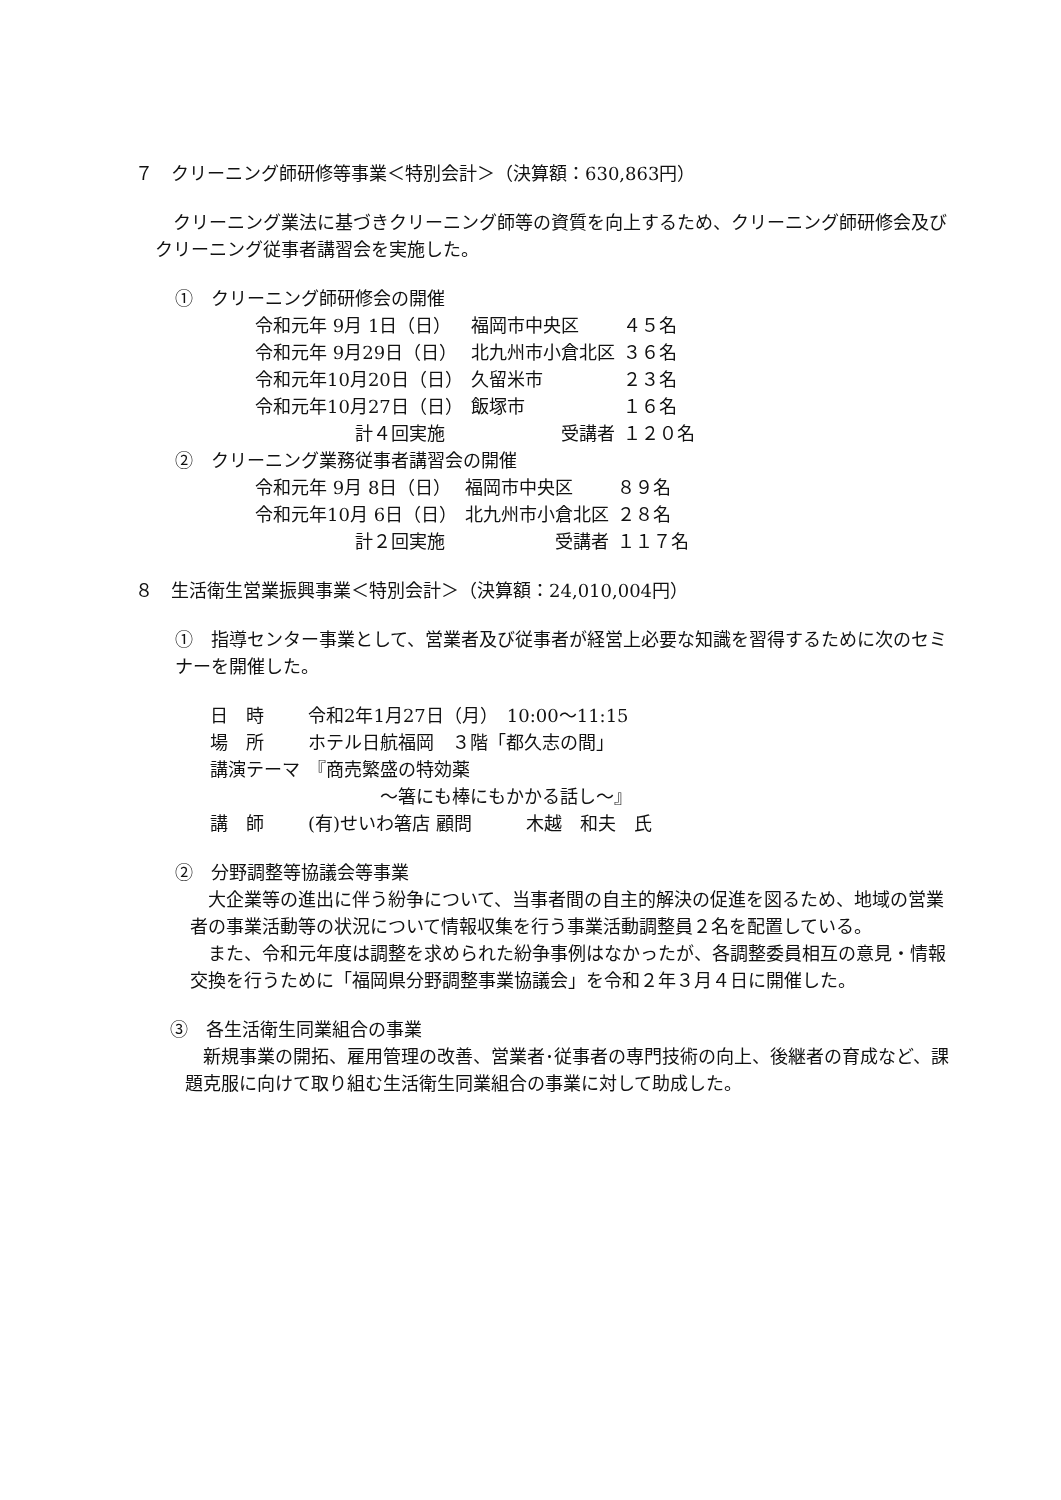７　クリーニング師研修等事業＜特別会計＞（決算額：630,863円）
　クリーニング業法に基づきクリーニング師等の資質を向上するため、クリーニング師研修会及びクリーニング従事者講習会を実施した。
①　クリーニング師研修会の開催
| 令和元年 9月 1日（日） | 福岡市中央区 | ４５名 |
| 令和元年 9月29日（日） | 北九州市小倉北区 | ３６名 |
| 令和元年10月20日（日） | 久留米市 | ２３名 |
| 令和元年10月27日（日） | 飯塚市 | １６名 |
| 計４回実施 | 受講者 | １２０名 |
②　クリーニング業務従事者講習会の開催
| 令和元年 9月 8日（日） | 福岡市中央区 | ８９名 |
| 令和元年10月 6日（日） | 北九州市小倉北区 | ２８名 |
| 計２回実施 | 受講者 | １１７名 |
８　生活衛生営業振興事業＜特別会計＞（決算額：24,010,004円）
①　指導センター事業として、営業者及び従事者が経営上必要な知識を習得するために次のセミナーを開催した。
| 日 時 | 令和2年1月27日（月） 10:00～11:15 |
| 場 所 | ホテル日航福岡 ３階「都久志の間」 |
| 講演テーマ | 『商売繁盛の特効薬 ～箸にも棒にもかかる話し～』 |
| 講 師 | (有)せいわ箸店 顧問 木越 和夫 氏 |
②　分野調整等協議会等事業
　大企業等の進出に伴う紛争について、当事者間の自主的解決の促進を図るため、地域の営業者の事業活動等の状況について情報収集を行う事業活動調整員２名を配置している。
　また、令和元年度は調整を求められた紛争事例はなかったが、各調整委員相互の意見・情報交換を行うために「福岡県分野調整事業協議会」を令和２年３月４日に開催した。
③　各生活衛生同業組合の事業
　新規事業の開拓、雇用管理の改善、営業者･従事者の専門技術の向上、後継者の育成など、課題克服に向けて取り組む生活衛生同業組合の事業に対して助成した。